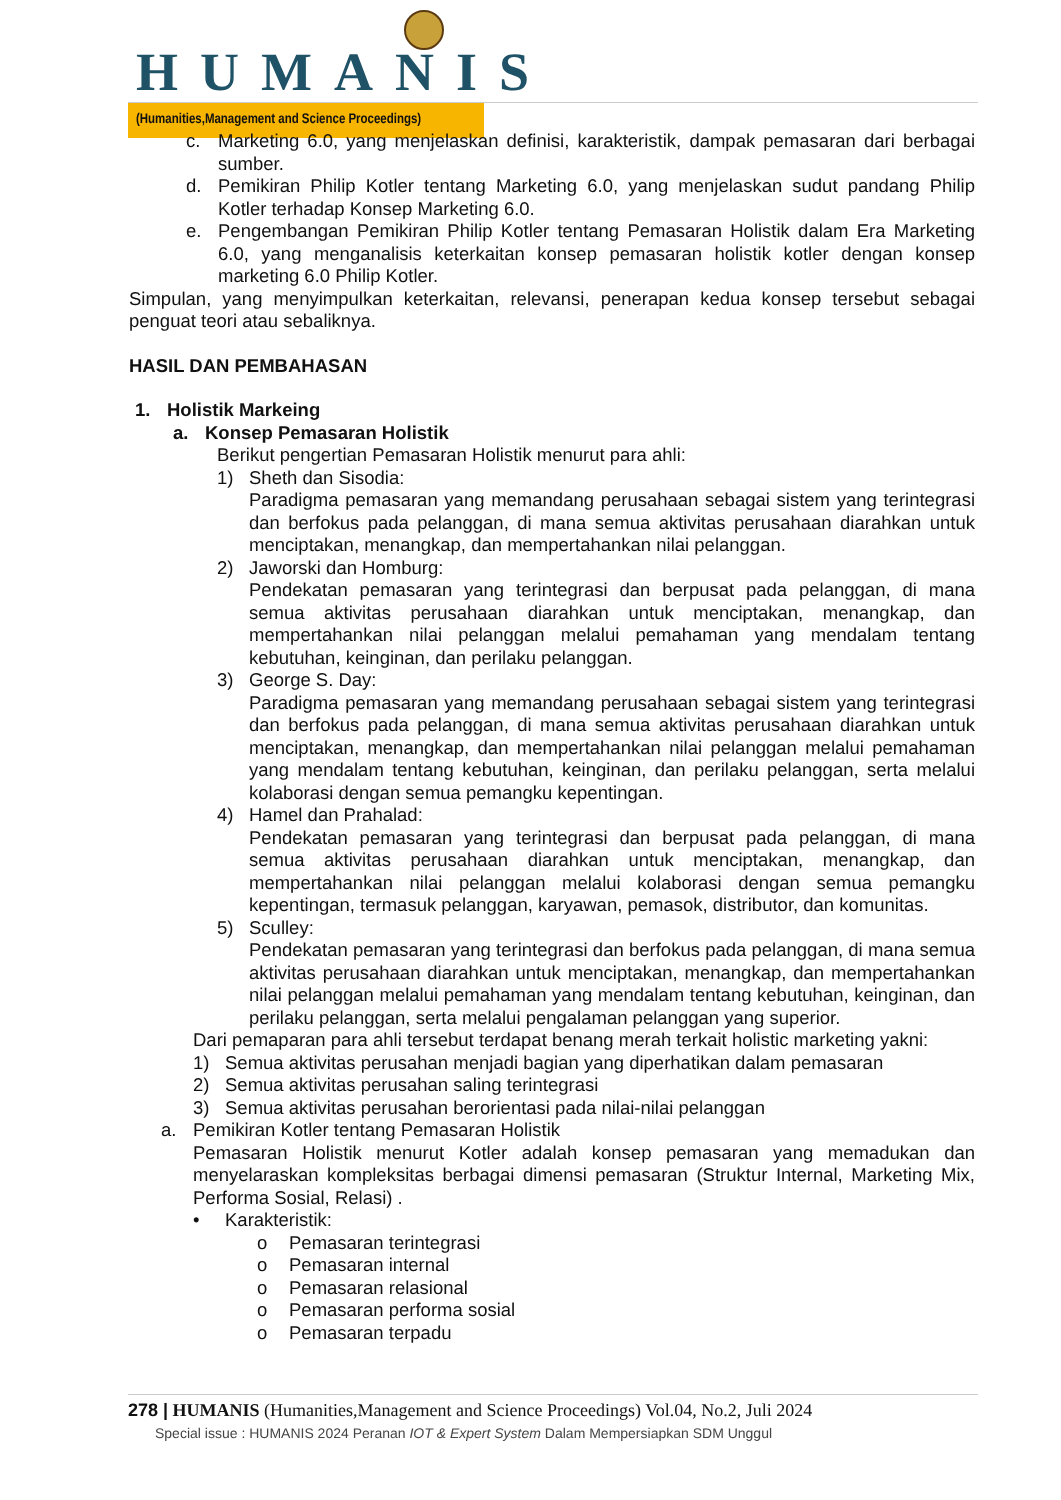HUMANIS
(Humanities,Management and Science Proceedings)
c. Marketing 6.0, yang menjelaskan definisi, karakteristik, dampak pemasaran dari berbagai sumber.
d. Pemikiran Philip Kotler tentang Marketing 6.0, yang menjelaskan sudut pandang Philip Kotler terhadap Konsep Marketing 6.0.
e. Pengembangan Pemikiran Philip Kotler tentang Pemasaran Holistik dalam Era Marketing 6.0, yang menganalisis keterkaitan konsep pemasaran holistik kotler dengan konsep marketing 6.0 Philip Kotler.
Simpulan, yang menyimpulkan keterkaitan, relevansi, penerapan kedua konsep tersebut sebagai penguat teori atau sebaliknya.
HASIL DAN PEMBAHASAN
1. Holistik Markeing
a. Konsep Pemasaran Holistik
Berikut pengertian Pemasaran Holistik menurut para ahli:
1) Sheth dan Sisodia:
Paradigma pemasaran yang memandang perusahaan sebagai sistem yang terintegrasi dan berfokus pada pelanggan, di mana semua aktivitas perusahaan diarahkan untuk menciptakan, menangkap, dan mempertahankan nilai pelanggan.
2) Jaworski dan Homburg:
Pendekatan pemasaran yang terintegrasi dan berpusat pada pelanggan, di mana semua aktivitas perusahaan diarahkan untuk menciptakan, menangkap, dan mempertahankan nilai pelanggan melalui pemahaman yang mendalam tentang kebutuhan, keinginan, dan perilaku pelanggan.
3) George S. Day:
Paradigma pemasaran yang memandang perusahaan sebagai sistem yang terintegrasi dan berfokus pada pelanggan, di mana semua aktivitas perusahaan diarahkan untuk menciptakan, menangkap, dan mempertahankan nilai pelanggan melalui pemahaman yang mendalam tentang kebutuhan, keinginan, dan perilaku pelanggan, serta melalui kolaborasi dengan semua pemangku kepentingan.
4) Hamel dan Prahalad:
Pendekatan pemasaran yang terintegrasi dan berpusat pada pelanggan, di mana semua aktivitas perusahaan diarahkan untuk menciptakan, menangkap, dan mempertahankan nilai pelanggan melalui kolaborasi dengan semua pemangku kepentingan, termasuk pelanggan, karyawan, pemasok, distributor, dan komunitas.
5) Sculley:
Pendekatan pemasaran yang terintegrasi dan berfokus pada pelanggan, di mana semua aktivitas perusahaan diarahkan untuk menciptakan, menangkap, dan mempertahankan nilai pelanggan melalui pemahaman yang mendalam tentang kebutuhan, keinginan, dan perilaku pelanggan, serta melalui pengalaman pelanggan yang superior.
Dari pemaparan para ahli tersebut terdapat benang merah terkait holistic marketing yakni:
1) Semua aktivitas perusahan menjadi bagian yang diperhatikan dalam pemasaran
2) Semua aktivitas perusahan saling terintegrasi
3) Semua aktivitas perusahan berorientasi pada nilai-nilai pelanggan
a. Pemikiran Kotler tentang Pemasaran Holistik
Pemasaran Holistik menurut Kotler adalah konsep pemasaran yang memadukan dan menyelaraskan kompleksitas berbagai dimensi pemasaran (Struktur Internal, Marketing Mix, Performa Sosial, Relasi) .
• Karakteristik:
o Pemasaran terintegrasi
o Pemasaran internal
o Pemasaran relasional
o Pemasaran performa sosial
o Pemasaran terpadu
278 | HUMANIS (Humanities,Management and Science Proceedings) Vol.04, No.2, Juli 2024
Special issue : HUMANIS 2024 Peranan IOT & Expert System Dalam Mempersiapkan SDM Unggul